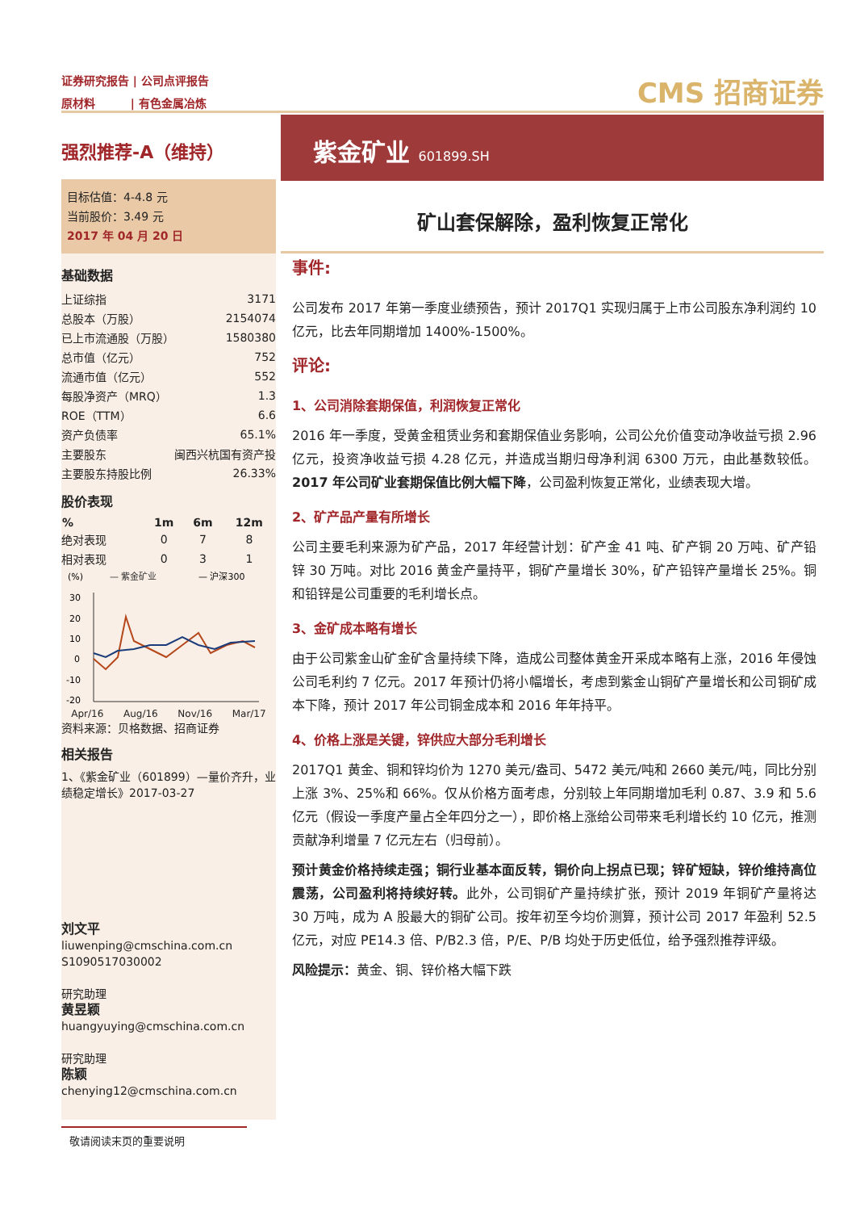证券研究报告 | 公司点评报告
原材料 | 有色金属冶炼
CMS 招商证券
强烈推荐-A（维持）
紫金矿业 601899.SH
目标估值：4-4.8 元
当前股价：3.49 元
2017 年 04 月 20 日
基础数据
| 上证综指 | 3171 |
| 总股本（万股） | 2154074 |
| 已上市流通股（万股） | 1580380 |
| 总市值（亿元） | 752 |
| 流通市值（亿元） | 552 |
| 每股净资产（MRQ） | 1.3 |
| ROE（TTM） | 6.6 |
| 资产负债率 | 65.1% |
| 主要股东 | 闽西兴杭国有资产投 |
| 主要股东持股比例 | 26.33% |
股价表现
| % | 1m | 6m | 12m |
| --- | --- | --- | --- |
| 绝对表现 | 0 | 7 | 8 |
| 相对表现 | 0 | 3 | 1 |
(%)
— 紫金矿业
— 沪深300
30
20
10
0
-10
-20
Apr/16 Aug/16 Nov/16 Mar/17
资料来源：贝格数据、招商证券
相关报告
1、《紫金矿业（601899）—量价齐升，业绩稳定增长》2017-03-27
刘文平
liuwenping@cmschina.com.cn
S1090517030002
研究助理
黄昱颖
huangyuying@cmschina.com.cn
研究助理
陈颖
chenying12@cmschina.com.cn
矿山套保解除，盈利恢复正常化
事件:
公司发布 2017 年第一季度业绩预告，预计 2017Q1 实现归属于上市公司股东净利润约 10 亿元，比去年同期增加 1400%-1500%。
评论:
1、公司消除套期保值，利润恢复正常化
2016 年一季度，受黄金租赁业务和套期保值业务影响，公司公允价值变动净收益亏损 2.96 亿元，投资净收益亏损 4.28 亿元，并造成当期归母净利润 6300 万元，由此基数较低。2017 年公司矿业套期保值比例大幅下降，公司盈利恢复正常化，业绩表现大增。
2、矿产品产量有所增长
公司主要毛利来源为矿产品，2017 年经营计划：矿产金 41 吨、矿产铜 20 万吨、矿产铅锌 30 万吨。对比 2016 黄金产量持平，铜矿产量增长 30%，矿产铅锌产量增长 25%。铜和铅锌是公司重要的毛利增长点。
3、金矿成本略有增长
由于公司紫金山矿金矿含量持续下降，造成公司整体黄金开采成本略有上涨，2016 年侵蚀公司毛利约 7 亿元。2017 年预计仍将小幅增长，考虑到紫金山铜矿产量增长和公司铜矿成本下降，预计 2017 年公司铜金成本和 2016 年年持平。
4、价格上涨是关键，锌供应大部分毛利增长
2017Q1 黄金、铜和锌均价为 1270 美元/盎司、5472 美元/吨和 2660 美元/吨，同比分别上涨 3%、25%和 66%。仅从价格方面考虑，分别较上年同期增加毛利 0.87、3.9 和 5.6 亿元（假设一季度产量占全年四分之一），即价格上涨给公司带来毛利增长约 10 亿元，推测贡献净利增量 7 亿元左右（归母前）。
预计黄金价格持续走强；铜行业基本面反转，铜价向上拐点已现；锌矿短缺，锌价维持高位震荡，公司盈利将持续好转。此外，公司铜矿产量持续扩张，预计 2019 年铜矿产量将达 30 万吨，成为 A 股最大的铜矿公司。按年初至今均价测算，预计公司 2017 年盈利 52.5 亿元，对应 PE14.3 倍、P/B2.3 倍，P/E、P/B 均处于历史低位，给予强烈推荐评级。
风险提示：黄金、铜、锌价格大幅下跌
敬请阅读末页的重要说明